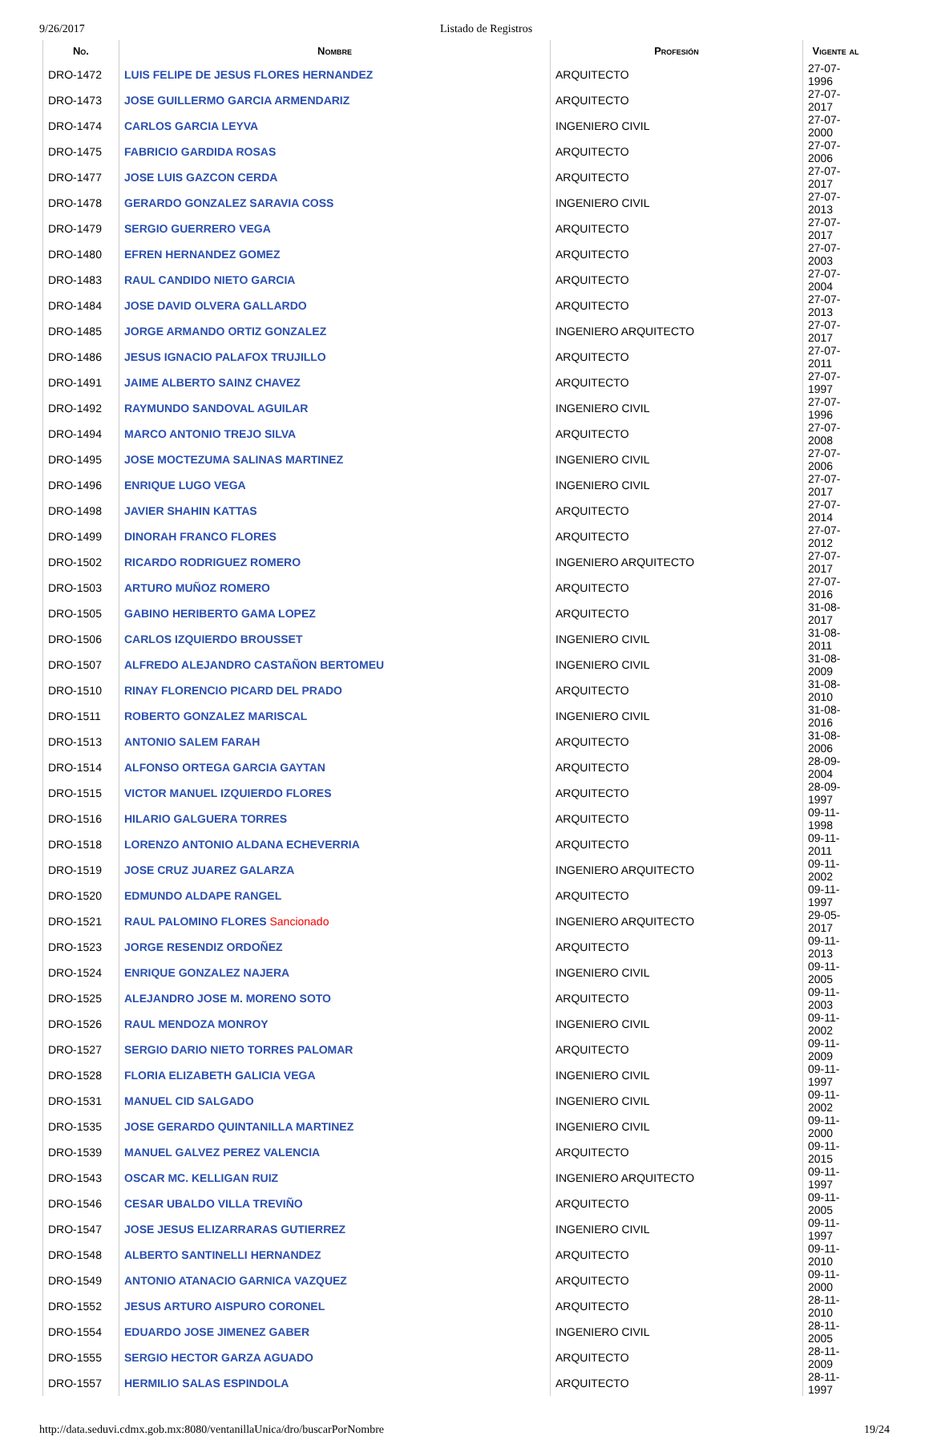9/26/2017 Listado de Registros
| No. | Nombre | Profesión | Vigente al |
| --- | --- | --- | --- |
| DRO-1472 | LUIS FELIPE DE JESUS FLORES HERNANDEZ | ARQUITECTO | 27-07-1996 |
| DRO-1473 | JOSE GUILLERMO GARCIA ARMENDARIZ | ARQUITECTO | 27-07-2017 |
| DRO-1474 | CARLOS GARCIA LEYVA | INGENIERO CIVIL | 27-07-2000 |
| DRO-1475 | FABRICIO GARDIDA ROSAS | ARQUITECTO | 27-07-2006 |
| DRO-1477 | JOSE LUIS GAZCON CERDA | ARQUITECTO | 27-07-2017 |
| DRO-1478 | GERARDO GONZALEZ SARAVIA COSS | INGENIERO CIVIL | 27-07-2013 |
| DRO-1479 | SERGIO GUERRERO VEGA | ARQUITECTO | 27-07-2017 |
| DRO-1480 | EFREN HERNANDEZ GOMEZ | ARQUITECTO | 27-07-2003 |
| DRO-1483 | RAUL CANDIDO NIETO GARCIA | ARQUITECTO | 27-07-2004 |
| DRO-1484 | JOSE DAVID OLVERA GALLARDO | ARQUITECTO | 27-07-2013 |
| DRO-1485 | JORGE ARMANDO ORTIZ GONZALEZ | INGENIERO ARQUITECTO | 27-07-2017 |
| DRO-1486 | JESUS IGNACIO PALAFOX TRUJILLO | ARQUITECTO | 27-07-2011 |
| DRO-1491 | JAIME ALBERTO SAINZ CHAVEZ | ARQUITECTO | 27-07-1997 |
| DRO-1492 | RAYMUNDO SANDOVAL AGUILAR | INGENIERO CIVIL | 27-07-1996 |
| DRO-1494 | MARCO ANTONIO TREJO SILVA | ARQUITECTO | 27-07-2008 |
| DRO-1495 | JOSE MOCTEZUMA SALINAS MARTINEZ | INGENIERO CIVIL | 27-07-2006 |
| DRO-1496 | ENRIQUE LUGO VEGA | INGENIERO CIVIL | 27-07-2017 |
| DRO-1498 | JAVIER SHAHIN KATTAS | ARQUITECTO | 27-07-2014 |
| DRO-1499 | DINORAH FRANCO FLORES | ARQUITECTO | 27-07-2012 |
| DRO-1502 | RICARDO RODRIGUEZ ROMERO | INGENIERO ARQUITECTO | 27-07-2017 |
| DRO-1503 | ARTURO MUÑOZ ROMERO | ARQUITECTO | 27-07-2016 |
| DRO-1505 | GABINO HERIBERTO GAMA LOPEZ | ARQUITECTO | 31-08-2017 |
| DRO-1506 | CARLOS IZQUIERDO BROUSSET | INGENIERO CIVIL | 31-08-2011 |
| DRO-1507 | ALFREDO ALEJANDRO CASTAÑON BERTOMEU | INGENIERO CIVIL | 31-08-2009 |
| DRO-1510 | RINAY FLORENCIO PICARD DEL PRADO | ARQUITECTO | 31-08-2010 |
| DRO-1511 | ROBERTO GONZALEZ MARISCAL | INGENIERO CIVIL | 31-08-2016 |
| DRO-1513 | ANTONIO SALEM FARAH | ARQUITECTO | 31-08-2006 |
| DRO-1514 | ALFONSO ORTEGA GARCIA GAYTAN | ARQUITECTO | 28-09-2004 |
| DRO-1515 | VICTOR MANUEL IZQUIERDO FLORES | ARQUITECTO | 28-09-1997 |
| DRO-1516 | HILARIO GALGUERA TORRES | ARQUITECTO | 09-11-1998 |
| DRO-1518 | LORENZO ANTONIO ALDANA ECHEVERRIA | ARQUITECTO | 09-11-2011 |
| DRO-1519 | JOSE CRUZ JUAREZ GALARZA | INGENIERO ARQUITECTO | 09-11-2002 |
| DRO-1520 | EDMUNDO ALDAPE RANGEL | ARQUITECTO | 09-11-1997 |
| DRO-1521 | RAUL PALOMINO FLORES Sancionado | INGENIERO ARQUITECTO | 29-05-2017 |
| DRO-1523 | JORGE RESENDIZ ORDOÑEZ | ARQUITECTO | 09-11-2013 |
| DRO-1524 | ENRIQUE GONZALEZ NAJERA | INGENIERO CIVIL | 09-11-2005 |
| DRO-1525 | ALEJANDRO JOSE M. MORENO SOTO | ARQUITECTO | 09-11-2003 |
| DRO-1526 | RAUL MENDOZA MONROY | INGENIERO CIVIL | 09-11-2002 |
| DRO-1527 | SERGIO DARIO NIETO TORRES PALOMAR | ARQUITECTO | 09-11-2009 |
| DRO-1528 | FLORIA ELIZABETH GALICIA VEGA | INGENIERO CIVIL | 09-11-1997 |
| DRO-1531 | MANUEL CID SALGADO | INGENIERO CIVIL | 09-11-2002 |
| DRO-1535 | JOSE GERARDO QUINTANILLA MARTINEZ | INGENIERO CIVIL | 09-11-2000 |
| DRO-1539 | MANUEL GALVEZ PEREZ VALENCIA | ARQUITECTO | 09-11-2015 |
| DRO-1543 | OSCAR MC. KELLIGAN RUIZ | INGENIERO ARQUITECTO | 09-11-1997 |
| DRO-1546 | CESAR UBALDO VILLA TREVIÑO | ARQUITECTO | 09-11-2005 |
| DRO-1547 | JOSE JESUS ELIZARRARAS GUTIERREZ | INGENIERO CIVIL | 09-11-1997 |
| DRO-1548 | ALBERTO SANTINELLI HERNANDEZ | ARQUITECTO | 09-11-2010 |
| DRO-1549 | ANTONIO ATANACIO GARNICA VAZQUEZ | ARQUITECTO | 09-11-2000 |
| DRO-1552 | JESUS ARTURO AISPURO CORONEL | ARQUITECTO | 28-11-2010 |
| DRO-1554 | EDUARDO JOSE JIMENEZ GABER | INGENIERO CIVIL | 28-11-2005 |
| DRO-1555 | SERGIO HECTOR GARZA AGUADO | ARQUITECTO | 28-11-2009 |
| DRO-1557 | HERMILIO SALAS ESPINDOLA | ARQUITECTO | 28-11-1997 |
http://data.seduvi.cdmx.gob.mx:8080/ventanillaUnica/dro/buscarPorNombre 19/24